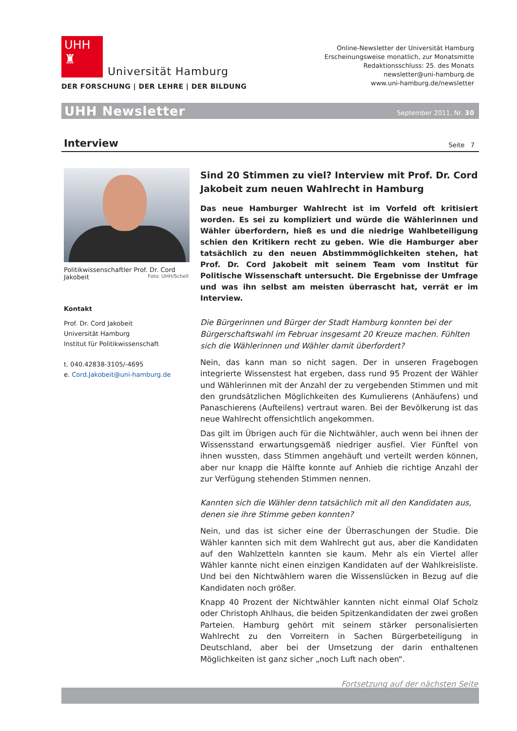UHH
♜
Universität Hamburg
DER FORSCHUNG | DER LEHRE | DER BILDUNG
Online-Newsletter der Universität Hamburg
Erscheinungsweise monatlich, zur Monatsmitte
Redaktionsschluss: 25. des Monats
newsletter@uni-hamburg.de
www.uni-hamburg.de/newsletter
UHH Newsletter September 2011, Nr. 30
Interview Seite 7
Politikwissenschaftler Prof. Dr. Cord Jakobeit Foto: UHH/Schell
Kontakt
Prof. Dr. Cord Jakobeit
Universität Hamburg
Institut für Politikwissenschaft
t. 040.42838-3105/-4695
e. Cord.Jakobeit@uni-hamburg.de
Sind 20 Stimmen zu viel? Interview mit Prof. Dr. Cord Jakobeit zum neuen Wahlrecht in Hamburg
Das neue Hamburger Wahlrecht ist im Vorfeld oft kritisiert worden. Es sei zu kompliziert und würde die Wählerinnen und Wähler überfordern, hieß es und die niedrige Wahlbeteiligung schien den Kritikern recht zu geben. Wie die Hamburger aber tatsächlich zu den neuen Abstimmmöglichkeiten stehen, hat Prof. Dr. Cord Jakobeit mit seinem Team vom Institut für Politische Wissenschaft untersucht. Die Ergebnisse der Umfrage und was ihn selbst am meisten überrascht hat, verrät er im Interview.
Die Bürgerinnen und Bürger der Stadt Hamburg konnten bei der Bürgerschaftswahl im Februar insgesamt 20 Kreuze machen. Fühlten sich die Wählerinnen und Wähler damit überfordert?
Nein, das kann man so nicht sagen. Der in unseren Fragebogen integrierte Wissenstest hat ergeben, dass rund 95 Prozent der Wähler und Wählerinnen mit der Anzahl der zu vergebenden Stimmen und mit den grundsätzlichen Möglichkeiten des Kumulierens (Anhäufens) und Panaschierens (Aufteilens) vertraut waren. Bei der Bevölkerung ist das neue Wahlrecht offensichtlich angekommen.
Das gilt im Übrigen auch für die Nichtwähler, auch wenn bei ihnen der Wissensstand erwartungsgemäß niedriger ausfiel. Vier Fünftel von ihnen wussten, dass Stimmen angehäuft und verteilt werden können, aber nur knapp die Hälfte konnte auf Anhieb die richtige Anzahl der zur Verfügung stehenden Stimmen nennen.
Kannten sich die Wähler denn tatsächlich mit all den Kandidaten aus, denen sie ihre Stimme geben konnten?
Nein, und das ist sicher eine der Überraschungen der Studie. Die Wähler kannten sich mit dem Wahlrecht gut aus, aber die Kandidaten auf den Wahlzetteln kannten sie kaum. Mehr als ein Viertel aller Wähler kannte nicht einen einzigen Kandidaten auf der Wahlkreisliste. Und bei den Nichtwählern waren die Wissenslücken in Bezug auf die Kandidaten noch größer.
Knapp 40 Prozent der Nichtwähler kannten nicht einmal Olaf Scholz oder Christoph Ahlhaus, die beiden Spitzenkandidaten der zwei großen Parteien. Hamburg gehört mit seinem stärker personalisierten Wahlrecht zu den Vorreitern in Sachen Bürgerbeteiligung in Deutschland, aber bei der Umsetzung der darin enthaltenen Möglichkeiten ist ganz sicher „noch Luft nach oben“.
Fortsetzung auf der nächsten Seite